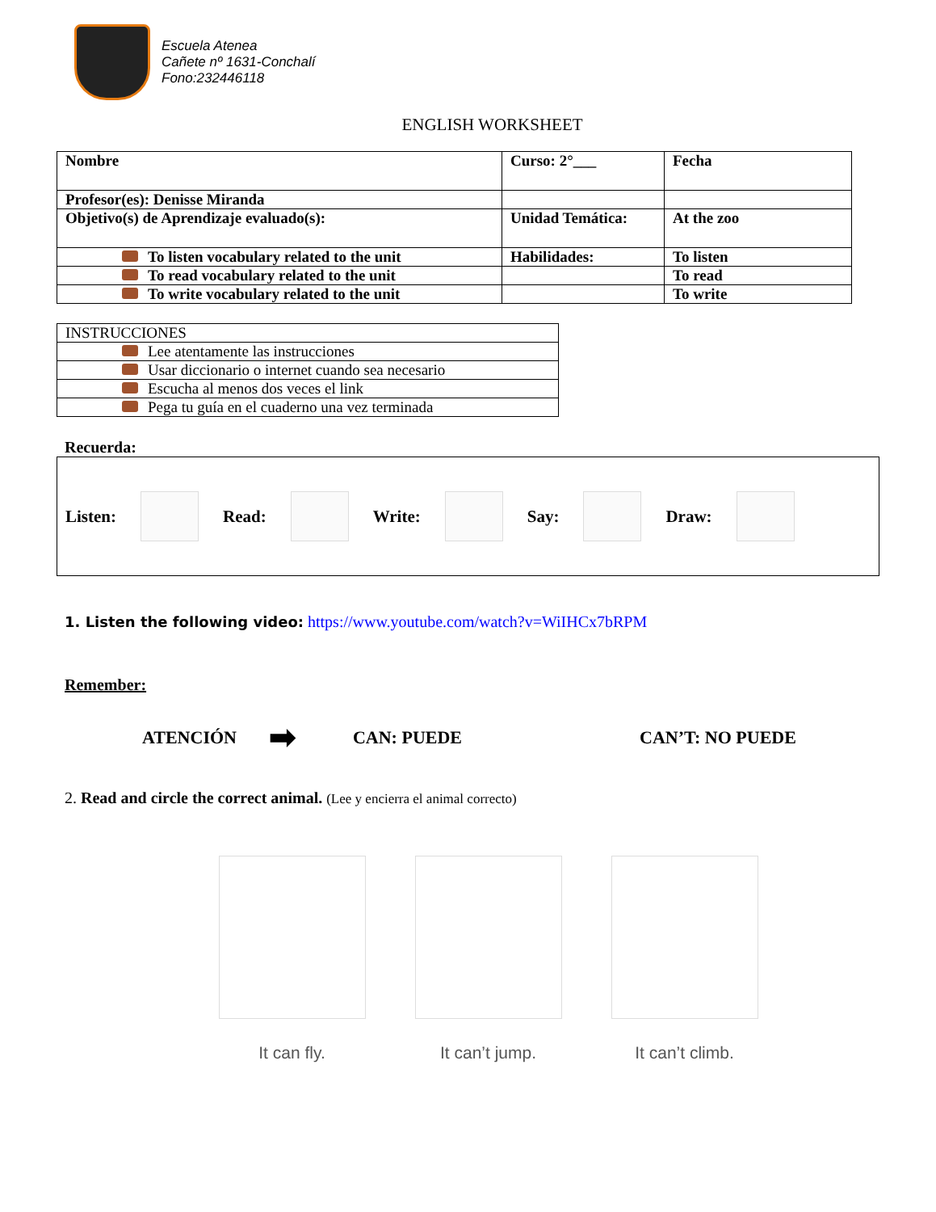Escuela Atenea
Cañete nº 1631-Conchalí
Fono:232446118
ENGLISH WORKSHEET
| Nombre | Curso: 2°___ | Fecha |
| Profesor(es): Denisse Miranda | | |
| Objetivo(s) de Aprendizaje evaluado(s): | Unidad Temática: | At the zoo |
| To listen vocabulary related to the unit | Habilidades: | To listen |
| To read vocabulary related to the unit | | To read |
| To write vocabulary related to the unit | | To write |
| INSTRUCCIONES |
| Lee atentamente las instrucciones |
| Usar diccionario o internet cuando sea necesario |
| Escucha al menos dos veces el link |
| Pega tu guía en el cuaderno una vez terminada |
Recuerda:
Listen: Read: Write: Say: Draw:
1. Listen the following video: https://www.youtube.com/watch?v=WiIHCx7bRPM
Remember:
ATENCIÓN ➡ CAN: PUEDE CAN’T: NO PUEDE
2. Read and circle the correct animal. (Lee y encierra el animal correcto)
It can fly. It can’t jump. It can’t climb.